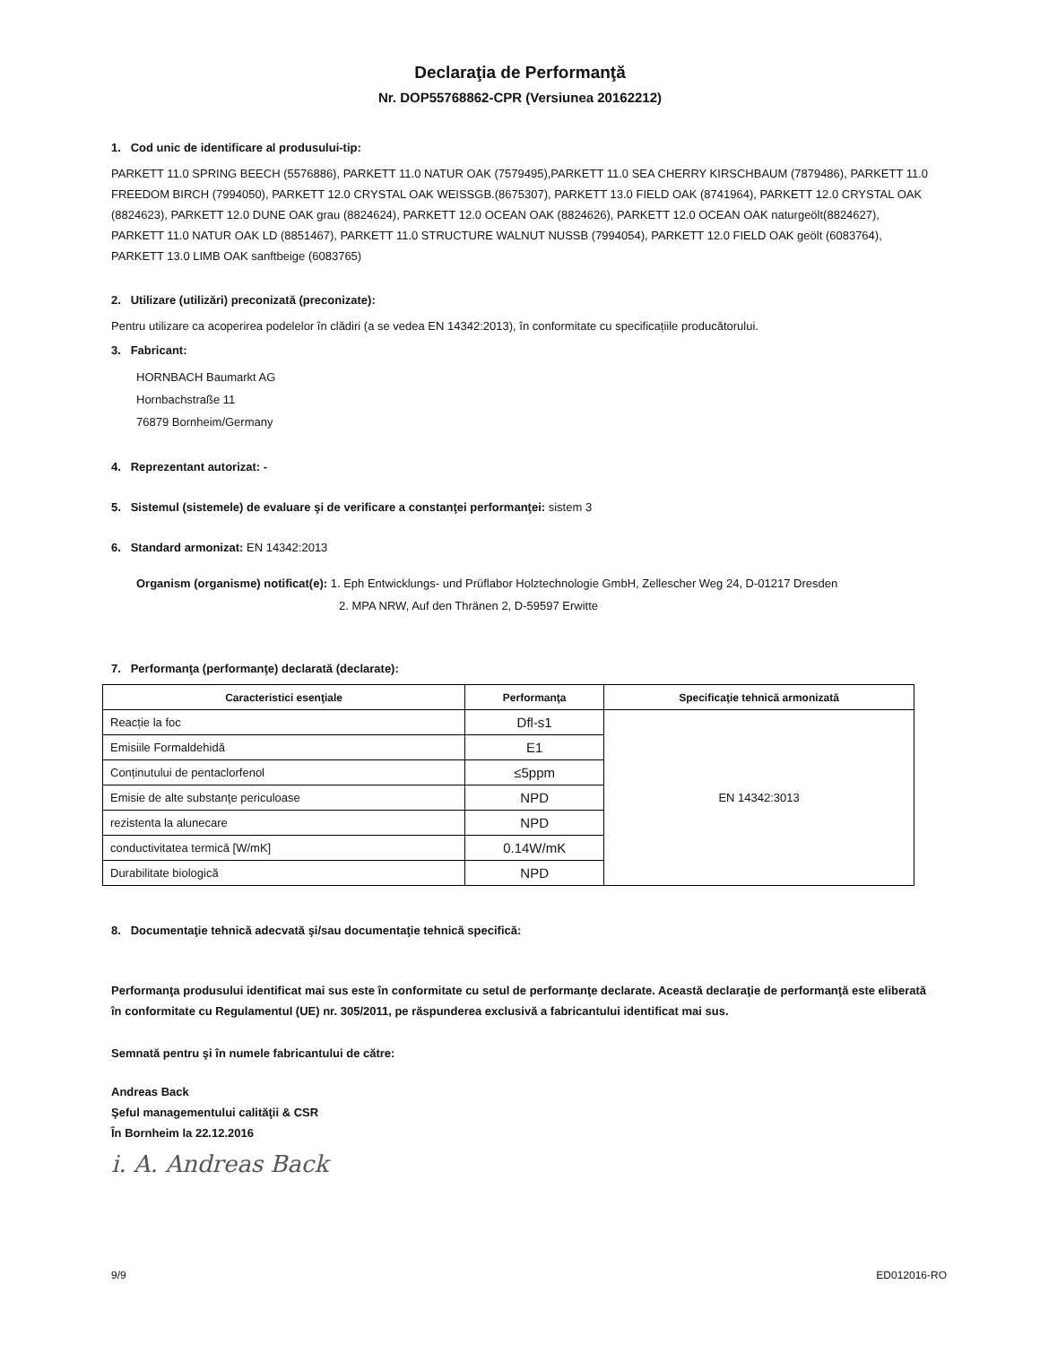Declaraţia de Performanţă
Nr. DOP55768862-CPR (Versiunea 20162212)
1. Cod unic de identificare al produsului-tip:
PARKETT 11.0 SPRING BEECH (5576886), PARKETT 11.0 NATUR OAK (7579495),PARKETT 11.0 SEA CHERRY KIRSCHBAUM (7879486), PARKETT 11.0 FREEDOM BIRCH (7994050), PARKETT 12.0 CRYSTAL OAK WEISSGB.(8675307), PARKETT 13.0 FIELD OAK (8741964), PARKETT 12.0 CRYSTAL OAK (8824623), PARKETT 12.0 DUNE OAK grau (8824624), PARKETT 12.0 OCEAN OAK (8824626), PARKETT 12.0 OCEAN OAK naturgeölt(8824627), PARKETT 11.0 NATUR OAK LD (8851467), PARKETT 11.0 STRUCTURE WALNUT NUSSB (7994054), PARKETT 12.0 FIELD OAK geölt (6083764), PARKETT 13.0 LIMB OAK sanftbeige (6083765)
2. Utilizare (utilizări) preconizată (preconizate):
Pentru utilizare ca acoperirea podelelor în clădiri (a se vedea EN 14342:2013), în conformitate cu specificațiile producătorului.
3. Fabricant:
HORNBACH Baumarkt AG
Hornbachstraße 11
76879 Bornheim/Germany
4. Reprezentant autorizat: -
5. Sistemul (sistemele) de evaluare şi de verificare a constanţei performanţei: sistem 3
6. Standard armonizat: EN 14342:2013
Organism (organisme) notificat(e): 1. Eph Entwicklungs- und Prüflabor Holztechnologie GmbH, Zellescher Weg 24, D-01217 Dresden
2. MPA NRW, Auf den Thränen 2, D-59597 Erwitte
7. Performanţa (performanţe) declarată (declarate):
| Caracteristici esenţiale | Performanţa | Specificaţie tehnică armonizată |
| --- | --- | --- |
| Reacție la foc | Dfl-s1 | EN 14342:3013 |
| Emisiile Formaldehidă | E1 | |
| Conținutului de pentaclorfenol | ≤5ppm | |
| Emisie de alte substanţe periculoase | NPD | |
| rezistenta la alunecare | NPD | |
| conductivitatea termică [W/mK] | 0.14W/mK | |
| Durabilitate biologică | NPD | |
8. Documentaţie tehnică adecvată şi/sau documentaţie tehnică specifică:
Performanţa produsului identificat mai sus este în conformitate cu setul de performanţe declarate. Această declaraţie de performanţă este eliberată în conformitate cu Regulamentul (UE) nr. 305/2011, pe răspunderea exclusivă a fabricantului identificat mai sus.
Semnată pentru şi în numele fabricantului de către:
Andreas Back
Şeful managementului calităţii & CSR
În Bornheim la 22.12.2016
i. A. Andreas Back
9/9 ED012016-RO